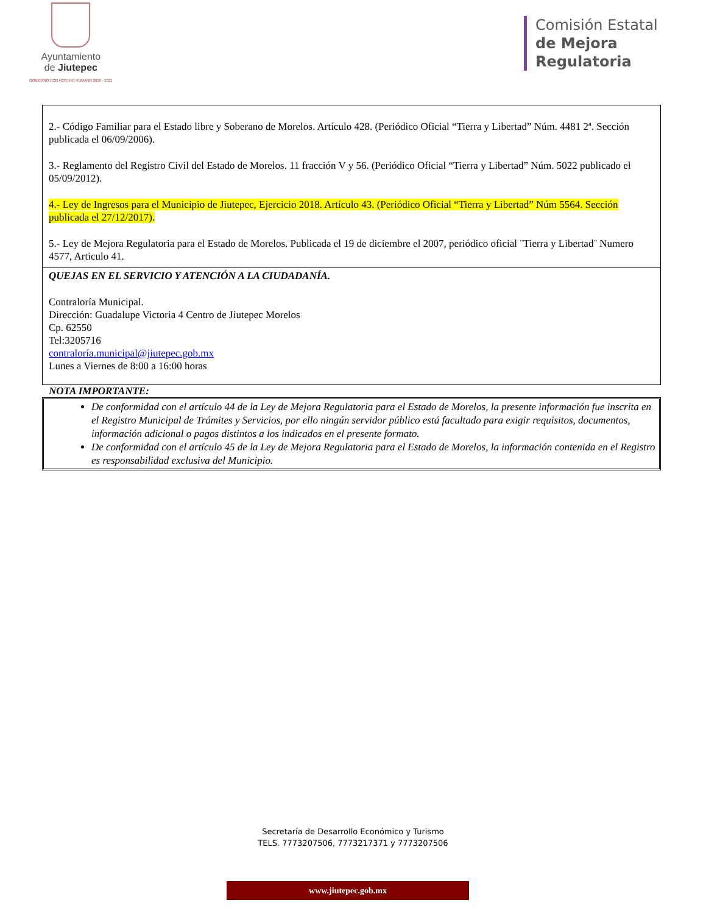Ayuntamiento
de Jiutepec
GOBIERNO CON ROSTRO HUMANO 2019 - 2021
Comisión Estatal
de Mejora
Regulatoria
| 2.- Código Familiar para el Estado libre y Soberano de Morelos. Artículo 428. (Periódico Oficial “Tierra y Libertad” Núm. 4481 2ª. Sección publicada el 06/09/2006). 3.- Reglamento del Registro Civil del Estado de Morelos. 11 fracción V y 56. (Periódico Oficial “Tierra y Libertad” Núm. 5022 publicado el 05/09/2012). 4.- Ley de Ingresos para el Municipio de Jiutepec, Ejercicio 2018. Artículo 43. (Periódico Oficial “Tierra y Libertad” Núm 5564. Sección publicada el 27/12/2017). 5.- Ley de Mejora Regulatoria para el Estado de Morelos. Publicada el 19 de diciembre el 2007, periódico oficial ¨Tierra y Libertad¨ Numero 4577, Articulo 41. |
| QUEJAS EN EL SERVICIO Y ATENCIÓN A LA CIUDADANÍA. Contraloría Municipal. Dirección: Guadalupe Victoria 4 Centro de Jiutepec Morelos Cp. 62550 Tel:3205716 contraloría.municipal@jiutepec.gob.mx Lunes a Viernes de 8:00 a 16:00 horas |
NOTA IMPORTANTE:
De conformidad con el artículo 44 de la Ley de Mejora Regulatoria para el Estado de Morelos, la presente información fue inscrita en el Registro Municipal de Trámites y Servicios, por ello ningún servidor público está facultado para exigir requisitos, documentos, información adicional o pagos distintos a los indicados en el presente formato.
De conformidad con el artículo 45 de la Ley de Mejora Regulatoria para el Estado de Morelos, la información contenida en el Registro es responsabilidad exclusiva del Municipio.
Secretaría de Desarrollo Económico y Turismo
TELS. 7773207506, 7773217371 y 7773207506
www.jiutepec.gob.mx